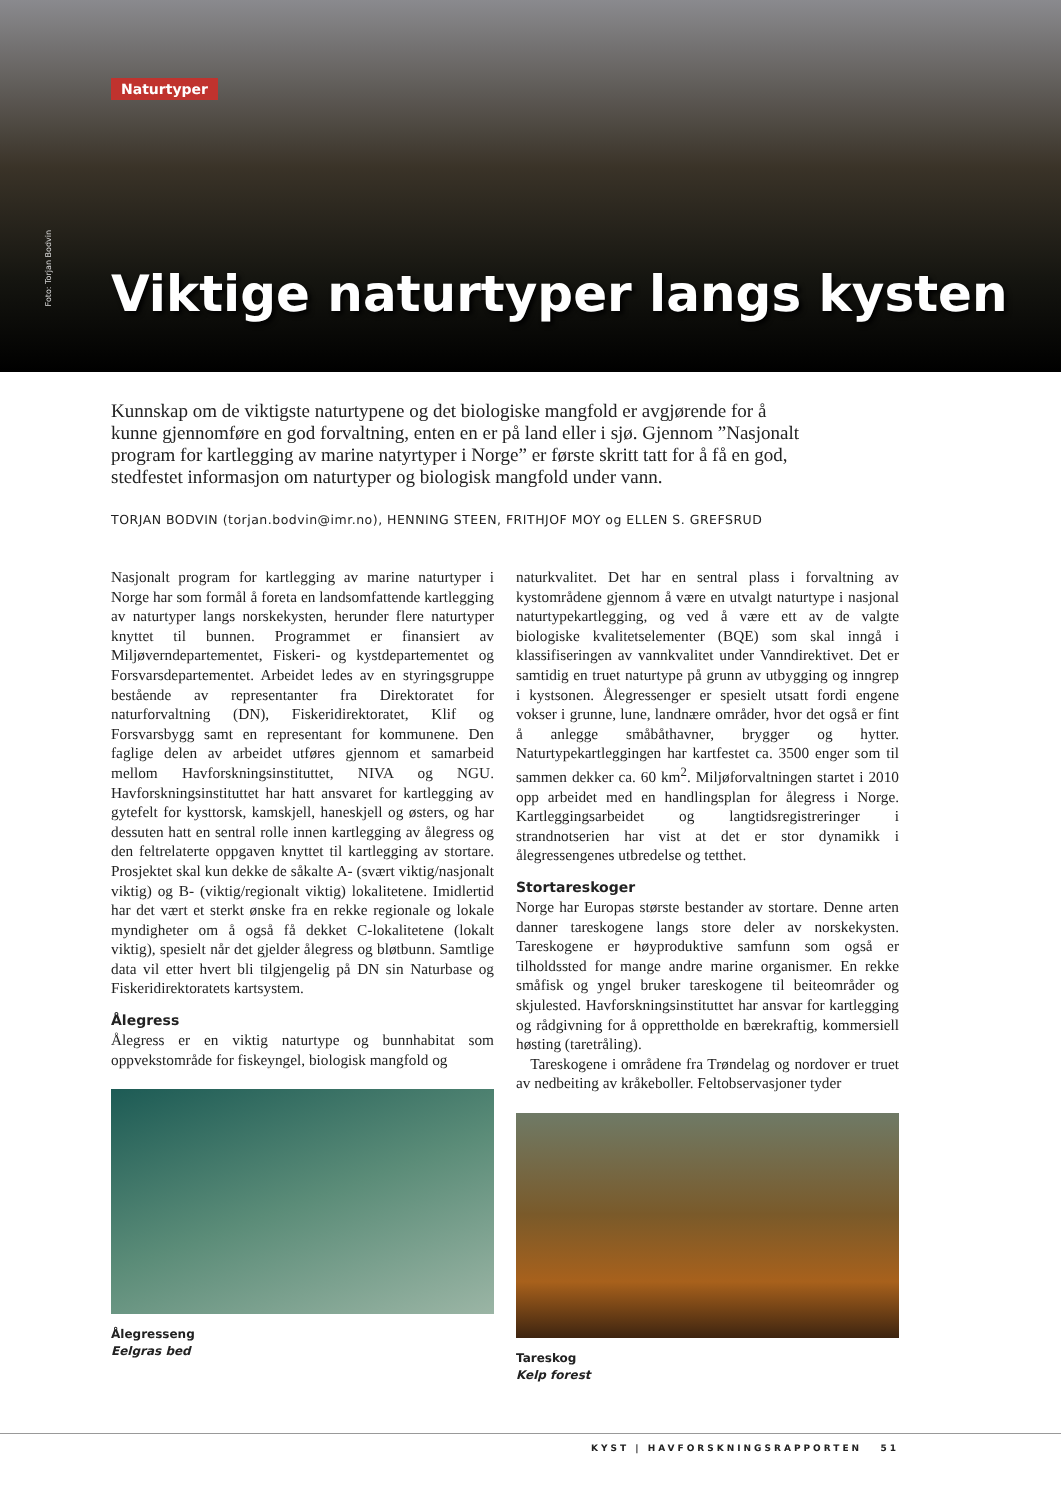Naturtyper
Foto: Torjan Bodvin
Viktige naturtyper langs kysten
Kunnskap om de viktigste naturtypene og det biologiske mangfold er avgjørende for å kunne gjennomføre en god forvaltning, enten en er på land eller i sjø. Gjennom ”Nasjonalt program for kartlegging av marine natyrtyper i Norge” er første skritt tatt for å få en god, stedfestet informasjon om naturtyper og biologisk mangfold under vann.
TORJAN BODVIN (torjan.bodvin@imr.no), HENNING STEEN, FRITHJOF MOY og ELLEN S. GREFSRUD
Nasjonalt program for kartlegging av marine naturtyper i Norge har som formål å foreta en landsomfattende kartlegging av naturtyper langs norskekysten, herunder flere naturtyper knyttet til bunnen. Programmet er finansiert av Miljøverndepartementet, Fiskeri- og kystdepartementet og Forsvarsdepartementet. Arbeidet ledes av en styringsgruppe bestående av representanter fra Direktoratet for naturforvaltning (DN), Fiskeridirektoratet, Klif og Forsvarsbygg samt en representant for kommunene. Den faglige delen av arbeidet utføres gjennom et samarbeid mellom Havforskningsinstituttet, NIVA og NGU. Havforskningsinstituttet har hatt ansvaret for kartlegging av gytefelt for kysttorsk, kamskjell, haneskjell og østers, og har dessuten hatt en sentral rolle innen kartlegging av ålegress og den feltrelaterte oppgaven knyttet til kartlegging av stortare. Prosjektet skal kun dekke de såkalte A- (svært viktig/nasjonalt viktig) og B- (viktig/regionalt viktig) lokalitetene. Imidlertid har det vært et sterkt ønske fra en rekke regionale og lokale myndigheter om å også få dekket C-lokalitetene (lokalt viktig), spesielt når det gjelder ålegress og bløtbunn. Samtlige data vil etter hvert bli tilgjengelig på DN sin Naturbase og Fiskeridirektoratets kartsystem.
Ålegress
Ålegress er en viktig naturtype og bunnhabitat som oppvekstområde for fiskeyngel, biologisk mangfold og
Ålegresseng
Eelgras bed
naturkvalitet. Det har en sentral plass i forvaltning av kystområdene gjennom å være en utvalgt naturtype i nasjonal naturtypekartlegging, og ved å være ett av de valgte biologiske kvalitetselementer (BQE) som skal inngå i klassifiseringen av vannkvalitet under Vanndirektivet. Det er samtidig en truet naturtype på grunn av utbygging og inngrep i kystsonen. Ålegressenger er spesielt utsatt fordi engene vokser i grunne, lune, landnære områder, hvor det også er fint å anlegge småbåthavner, brygger og hytter. Naturtypekartleggingen har kartfestet ca. 3500 enger som til sammen dekker ca. 60 km<sup>2</sup>. Miljøforvaltningen startet i 2010 opp arbeidet med en handlingsplan for ålegress i Norge. Kartleggingsarbeidet og langtidsregistreringer i strandnotserien har vist at det er stor dynamikk i ålegressengenes utbredelse og tetthet.
Stortareskoger
Norge har Europas største bestander av stortare. Denne arten danner tareskogene langs store deler av norskekysten. Tareskogene er høyproduktive samfunn som også er tilholdssted for mange andre marine organismer. En rekke småfisk og yngel bruker tareskogene til beiteområder og skjulested. Havforskningsinstituttet har ansvar for kartlegging og rådgivning for å opprettholde en bærekraftig, kommersiell høsting (taretråling).
Tareskogene i områdene fra Trøndelag og nordover er truet av nedbeiting av kråkeboller. Feltobservasjoner tyder
Tareskog
Kelp forest
KYST | HAVFORSKNINGSRAPPORTEN 51